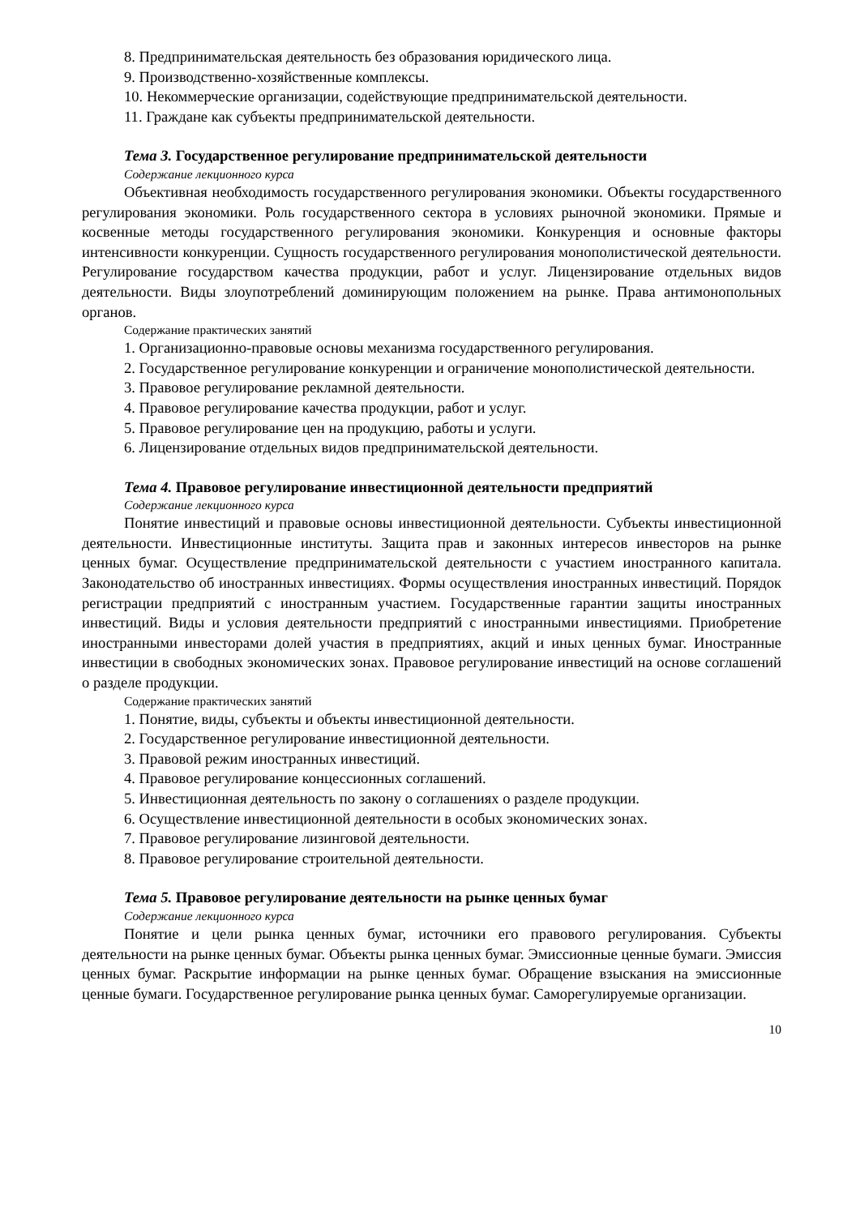8. Предпринимательская деятельность без образования юридического лица.
9. Производственно-хозяйственные комплексы.
10. Некоммерческие организации, содействующие предпринимательской деятельности.
11. Граждане как субъекты предпринимательской деятельности.
Тема 3. Государственное регулирование предпринимательской деятельности
Содержание лекционного курса
Объективная необходимость государственного регулирования экономики. Объекты государственного регулирования экономики. Роль государственного сектора в условиях рыночной экономики. Прямые и косвенные методы государственного регулирования экономики. Конкуренция и основные факторы интенсивности конкуренции. Сущность государственного регулирования монополистической деятельности. Регулирование государством качества продукции, работ и услуг. Лицензирование отдельных видов деятельности. Виды злоупотреблений доминирующим положением на рынке. Права антимонопольных органов.
Содержание практических занятий
1. Организационно-правовые основы механизма государственного регулирования.
2. Государственное регулирование конкуренции и ограничение монополистической деятельности.
3. Правовое регулирование рекламной деятельности.
4. Правовое регулирование качества продукции, работ и услуг.
5. Правовое регулирование цен на продукцию, работы и услуги.
6. Лицензирование отдельных видов предпринимательской деятельности.
Тема 4. Правовое регулирование инвестиционной деятельности предприятий
Содержание лекционного курса
Понятие инвестиций и правовые основы инвестиционной деятельности. Субъекты инвестиционной деятельности. Инвестиционные институты. Защита прав и законных интересов инвесторов на рынке ценных бумаг. Осуществление предпринимательской деятельности с участием иностранного капитала. Законодательство об иностранных инвестициях. Формы осуществления иностранных инвестиций. Порядок регистрации предприятий с иностранным участием. Государственные гарантии защиты иностранных инвестиций. Виды и условия деятельности предприятий с иностранными инвестициями. Приобретение иностранными инвесторами долей участия в предприятиях, акций и иных ценных бумаг. Иностранные инвестиции в свободных экономических зонах. Правовое регулирование инвестиций на основе соглашений о разделе продукции.
Содержание практических занятий
1. Понятие, виды, субъекты и объекты инвестиционной деятельности.
2. Государственное регулирование инвестиционной деятельности.
3. Правовой режим иностранных инвестиций.
4. Правовое регулирование концессионных соглашений.
5. Инвестиционная деятельность по закону о соглашениях о разделе продукции.
6. Осуществление инвестиционной деятельности в особых экономических зонах.
7. Правовое регулирование лизинговой деятельности.
8. Правовое регулирование строительной деятельности.
Тема 5. Правовое регулирование деятельности на рынке ценных бумаг
Содержание лекционного курса
Понятие и цели рынка ценных бумаг, источники его правового регулирования. Субъекты деятельности на рынке ценных бумаг. Объекты рынка ценных бумаг. Эмиссионные ценные бумаги. Эмиссия ценных бумаг. Раскрытие информации на рынке ценных бумаг. Обращение взыскания на эмиссионные ценные бумаги. Государственное регулирование рынка ценных бумаг. Саморегулируемые организации.
10